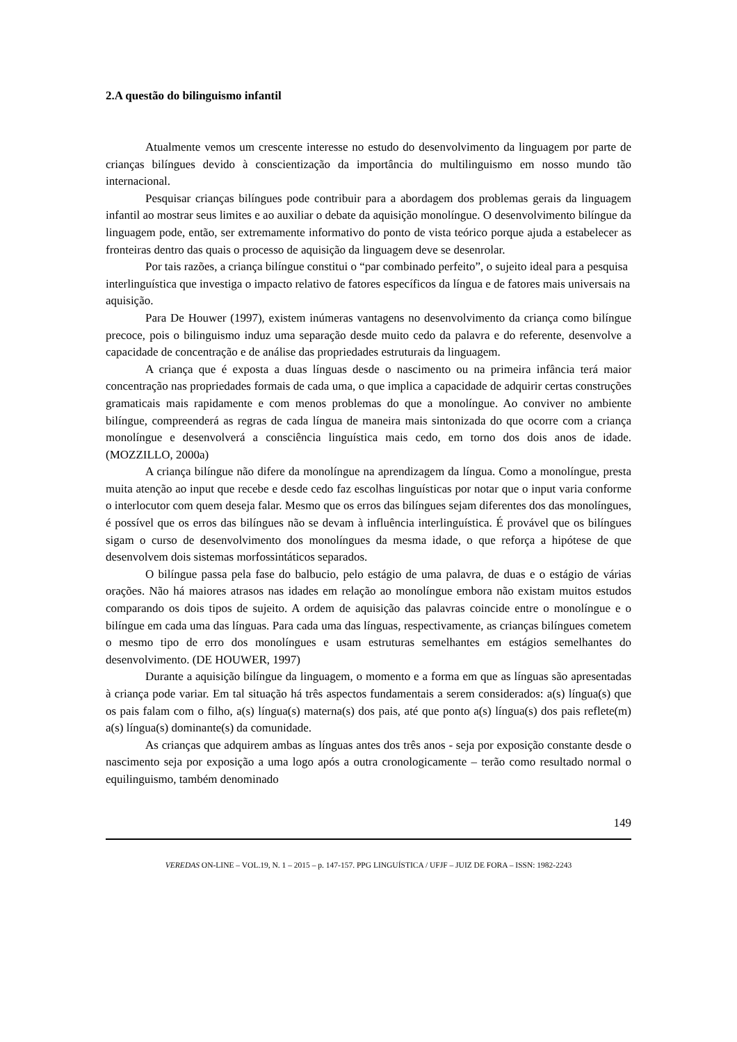2.A questão do bilinguismo infantil
Atualmente vemos um crescente interesse no estudo do desenvolvimento da linguagem por parte de crianças bilíngues devido à conscientização da importância do multilinguismo em nosso mundo tão internacional.
Pesquisar crianças bilíngues pode contribuir para a abordagem dos problemas gerais da linguagem infantil ao mostrar seus limites e ao auxiliar o debate da aquisição monolíngue. O desenvolvimento bilíngue da linguagem pode, então, ser extremamente informativo do ponto de vista teórico porque ajuda a estabelecer as fronteiras dentro das quais o processo de aquisição da linguagem deve se desenrolar.
Por tais razões, a criança bilíngue constitui o “par combinado perfeito”, o sujeito ideal para a pesquisa interlinguística que investiga o impacto relativo de fatores específicos da língua e de fatores mais universais na aquisição.
Para De Houwer (1997), existem inúmeras vantagens no desenvolvimento da criança como bilíngue precoce, pois o bilinguismo induz uma separação desde muito cedo da palavra e do referente, desenvolve a capacidade de concentração e de análise das propriedades estruturais da linguagem.
A criança que é exposta a duas línguas desde o nascimento ou na primeira infância terá maior concentração nas propriedades formais de cada uma, o que implica a capacidade de adquirir certas construções gramaticais mais rapidamente e com menos problemas do que a monolíngue. Ao conviver no ambiente bilíngue, compreenderá as regras de cada língua de maneira mais sintonizada do que ocorre com a criança monolíngue e desenvolverá a consciência linguística mais cedo, em torno dos dois anos de idade. (MOZZILLO, 2000a)
A criança bilíngue não difere da monolíngue na aprendizagem da língua. Como a monolíngue, presta muita atenção ao input que recebe e desde cedo faz escolhas linguísticas por notar que o input varia conforme o interlocutor com quem deseja falar. Mesmo que os erros das bilíngues sejam diferentes dos das monolíngues, é possível que os erros das bilíngues não se devam à influência interlinguística. É provável que os bilíngues sigam o curso de desenvolvimento dos monolíngues da mesma idade, o que reforça a hipótese de que desenvolvem dois sistemas morfossintáticos separados.
O bilíngue passa pela fase do balbucio, pelo estágio de uma palavra, de duas e o estágio de várias orações. Não há maiores atrasos nas idades em relação ao monolíngue embora não existam muitos estudos comparando os dois tipos de sujeito. A ordem de aquisição das palavras coincide entre o monolíngue e o bilíngue em cada uma das línguas. Para cada uma das línguas, respectivamente, as crianças bilíngues cometem o mesmo tipo de erro dos monolíngues e usam estruturas semelhantes em estágios semelhantes do desenvolvimento. (DE HOUWER, 1997)
Durante a aquisição bilíngue da linguagem, o momento e a forma em que as línguas são apresentadas à criança pode variar. Em tal situação há três aspectos fundamentais a serem considerados: a(s) língua(s) que os pais falam com o filho, a(s) língua(s) materna(s) dos pais, até que ponto a(s) língua(s) dos pais reflete(m) a(s) língua(s) dominante(s) da comunidade.
As crianças que adquirem ambas as línguas antes dos três anos - seja por exposição constante desde o nascimento seja por exposição a uma logo após a outra cronologicamente – terão como resultado normal o equilinguismo, também denominado
149
VEREDAS ON-LINE – VOL.19, N. 1 – 2015 – p. 147-157. PPG LINGUÍSTICA / UFJF – JUIZ DE FORA – ISSN: 1982-2243